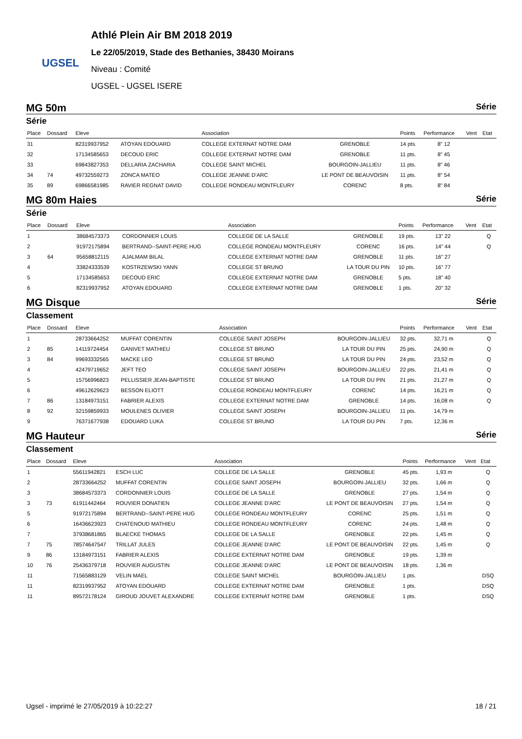UGSEL
Athlé Plein Air BM 2018 2019
Le 22/05/2019, Stade des Bethanies, 38430 Moirans
Niveau : Comité
UGSEL - UGSEL ISERE
MG 50m Série
Série
| Place | Dossard | Eleve | | Association | | Points | Performance | Vent | Etat |
| --- | --- | --- | --- | --- | --- | --- | --- | --- | --- |
| 31 | | 82319937952 | ATOYAN EDOUARD | COLLEGE EXTERNAT NOTRE DAM | GRENOBLE | 14 pts. | 8" 12 | | |
| 32 | | 17134585653 | DECOUD ERIC | COLLEGE EXTERNAT NOTRE DAM | GRENOBLE | 11 pts. | 8" 45 | | |
| 33 | | 69843827353 | DELLARIA ZACHARIA | COLLEGE SAINT MICHEL | BOURGOIN-JALLIEU | 11 pts. | 8" 46 | | |
| 34 | 74 | 49732559273 | ZONCA MATEO | COLLEGE JEANNE D'ARC | LE PONT DE BEAUVOISIN | 11 pts. | 8" 54 | | |
| 35 | 89 | 69866581985 | RAVIER REGNAT DAVID | COLLEGE RONDEAU MONTFLEURY | CORENC | 8 pts. | 8" 84 | | |
MG 80m Haies Série
Série
| Place | Dossard | Eleve | | Association | | Points | Performance | Vent | Etat |
| --- | --- | --- | --- | --- | --- | --- | --- | --- | --- |
| 1 | | 38684573373 | CORDONNIER LOUIS | COLLEGE DE LA SALLE | GRENOBLE | 19 pts. | 13" 22 | | Q |
| 2 | | 91972175894 | BERTRAND--SAINT-PERE HUG | COLLEGE RONDEAU MONTFLEURY | CORENC | 16 pts. | 14" 44 | | Q |
| 3 | 64 | 95658812115 | AJALMAM BILAL | COLLEGE EXTERNAT NOTRE DAM | GRENOBLE | 11 pts. | 16" 27 | | |
| 4 | | 33824333539 | KOSTRZEWSKI YANN | COLLEGE ST BRUNO | LA TOUR DU PIN | 10 pts. | 16" 77 | | |
| 5 | | 17134585653 | DECOUD ERIC | COLLEGE EXTERNAT NOTRE DAM | GRENOBLE | 5 pts. | 18" 40 | | |
| 6 | | 82319937952 | ATOYAN EDOUARD | COLLEGE EXTERNAT NOTRE DAM | GRENOBLE | 1 pts. | 20" 32 | | |
MG Disque Série
Classement
| Place | Dossard | Eleve | | Association | | Points | Performance | Vent | Etat |
| --- | --- | --- | --- | --- | --- | --- | --- | --- | --- |
| 1 | | 28733664252 | MUFFAT CORENTIN | COLLEGE SAINT JOSEPH | BOURGOIN-JALLIEU | 32 pts. | 32,71 m | | Q |
| 2 | 85 | 14119724454 | GANIVET MATHIEU | COLLEGE ST BRUNO | LA TOUR DU PIN | 25 pts. | 24,90 m | | Q |
| 3 | 84 | 99693332565 | MACKE LEO | COLLEGE ST BRUNO | LA TOUR DU PIN | 24 pts. | 23,52 m | | Q |
| 4 | | 42479719652 | JEFT TEO | COLLEGE SAINT JOSEPH | BOURGOIN-JALLIEU | 22 pts. | 21,41 m | | Q |
| 5 | | 15756996823 | PELLISSIER JEAN-BAPTISTE | COLLEGE ST BRUNO | LA TOUR DU PIN | 21 pts. | 21,27 m | | Q |
| 6 | | 49612629623 | BESSON ELIOTT | COLLEGE RONDEAU MONTFLEURY | CORENC | 14 pts. | 16,21 m | | Q |
| 7 | 86 | 13184973151 | FABRIER ALEXIS | COLLEGE EXTERNAT NOTRE DAM | GRENOBLE | 14 pts. | 16,08 m | | Q |
| 8 | 92 | 32159859933 | MOULENES OLIVIER | COLLEGE SAINT JOSEPH | BOURGOIN-JALLIEU | 11 pts. | 14,79 m | | |
| 9 | | 76371677938 | EDOUARD LUKA | COLLEGE ST BRUNO | LA TOUR DU PIN | 7 pts. | 12,36 m | | |
MG Hauteur Série
Classement
| Place | Dossard | Eleve | | Association | | Points | Performance | Vent | Etat |
| --- | --- | --- | --- | --- | --- | --- | --- | --- | --- |
| 1 | | 55611942821 | ESCH LUC | COLLEGE DE LA SALLE | GRENOBLE | 45 pts. | 1,93 m | | Q |
| 2 | | 28733664252 | MUFFAT CORENTIN | COLLEGE SAINT JOSEPH | BOURGOIN-JALLIEU | 32 pts. | 1,66 m | | Q |
| 3 | | 38684573373 | CORDONNIER LOUIS | COLLEGE DE LA SALLE | GRENOBLE | 27 pts. | 1,54 m | | Q |
| 3 | 73 | 61911442464 | ROUVIER DONATIEN | COLLEGE JEANNE D'ARC | LE PONT DE BEAUVOISIN | 27 pts. | 1,54 m | | Q |
| 5 | | 91972175894 | BERTRAND--SAINT-PERE HUG | COLLEGE RONDEAU MONTFLEURY | CORENC | 25 pts. | 1,51 m | | Q |
| 6 | | 16436623923 | CHATENOUD MATHIEU | COLLEGE RONDEAU MONTFLEURY | CORENC | 24 pts. | 1,48 m | | Q |
| 7 | | 37938681865 | BLAECKE THOMAS | COLLEGE DE LA SALLE | GRENOBLE | 22 pts. | 1,45 m | | Q |
| 7 | 75 | 78574647547 | TRILLAT JULES | COLLEGE JEANNE D'ARC | LE PONT DE BEAUVOISIN | 22 pts. | 1,45 m | | Q |
| 9 | 86 | 13184973151 | FABRIER ALEXIS | COLLEGE EXTERNAT NOTRE DAM | GRENOBLE | 19 pts. | 1,39 m | | |
| 10 | 76 | 25436379718 | ROUVIER AUGUSTIN | COLLEGE JEANNE D'ARC | LE PONT DE BEAUVOISIN | 18 pts. | 1,36 m | | |
| 11 | | 71565883129 | VELIN MAEL | COLLEGE SAINT MICHEL | BOURGOIN-JALLIEU | 1 pts. | | | DSQ |
| 11 | | 82319937952 | ATOYAN EDOUARD | COLLEGE EXTERNAT NOTRE DAM | GRENOBLE | 1 pts. | | | DSQ |
| 11 | | 89572178124 | GIROUD JOUVET ALEXANDRE | COLLEGE EXTERNAT NOTRE DAM | GRENOBLE | 1 pts. | | | DSQ |
Ugsel - imprimé le 27/05/2019 à 10:22:27 18 / 21